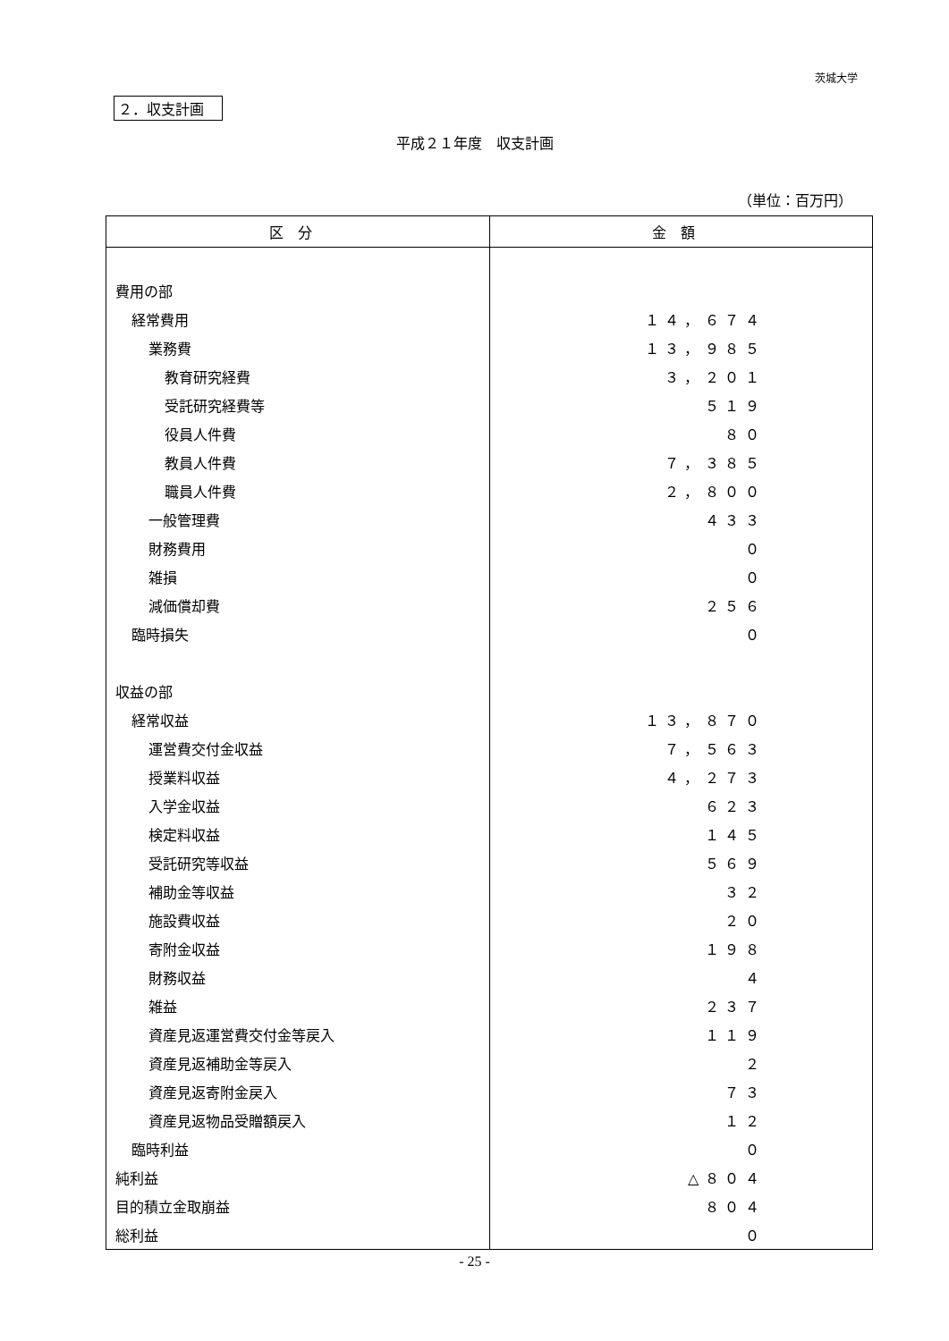茨城大学
２．収支計画
平成２１年度　収支計画
（単位：百万円）
| 区分 | 金額 |
| --- | --- |
| 費用の部 | |
| 経常費用 | １４，６７４ |
| 業務費 | １３，９８５ |
| 教育研究経費 | ３，２０１ |
| 受託研究経費等 | ５１９ |
| 役員人件費 | ８０ |
| 教員人件費 | ７，３８５ |
| 職員人件費 | ２，８００ |
| 一般管理費 | ４３３ |
| 財務費用 | ０ |
| 雑損 | ０ |
| 減価償却費 | ２５６ |
| 臨時損失 | ０ |
| 収益の部 | |
| 経常収益 | １３，８７０ |
| 運営費交付金収益 | ７，５６３ |
| 授業料収益 | ４，２７３ |
| 入学金収益 | ６２３ |
| 検定料収益 | １４５ |
| 受託研究等収益 | ５６９ |
| 補助金等収益 | ３２ |
| 施設費収益 | ２０ |
| 寄附金収益 | １９８ |
| 財務収益 | ４ |
| 雑益 | ２３７ |
| 資産見返運営費交付金等戻入 | １１９ |
| 資産見返補助金等戻入 | ２ |
| 資産見返寄附金戻入 | ７３ |
| 資産見返物品受贈額戻入 | １２ |
| 臨時利益 | ０ |
| 純利益 | △８０４ |
| 目的積立金取崩益 | ８０４ |
| 総利益 | ０ |
- 25 -